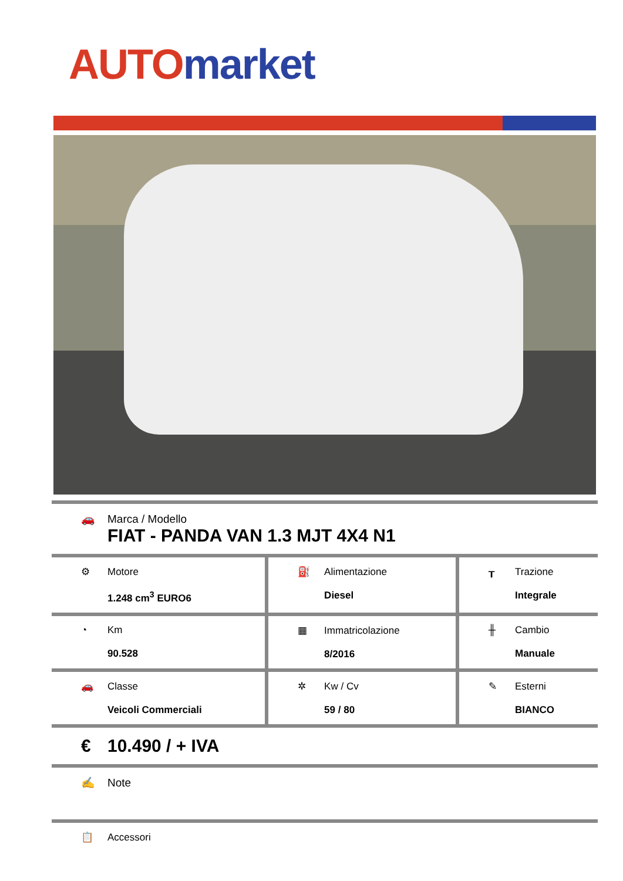AUTO market
| 🚗 Marca / Modello FIAT - PANDA VAN 1.3 MJT 4X4 N1 | | |
| ⚙ Motore 1.248 cm<sup>3</sup> EURO6 | ⛽ Alimentazione Diesel | ┰ Trazione Integrale |
| ◔ Km 90.528 | ▦ Immatricolazione 8/2016 | ╫ Cambio Manuale |
| 🚗 Classe Veicoli Commerciali | ✲ Kw / Cv 59 / 80 | ✎ Esterni BIANCO |
| € 10.490 / + IVA | | |
| ✍ Note | | |
| 📋 Accessori | | |